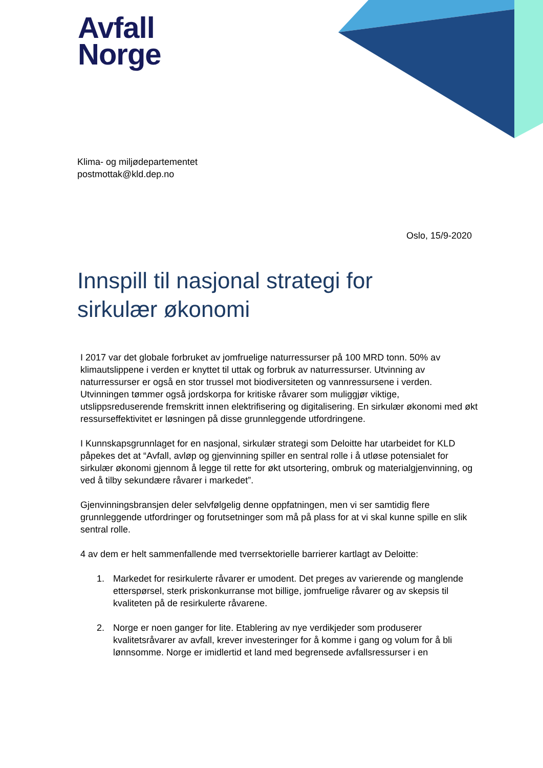Avfall
Norge
Klima- og miljødepartementet
postmottak@kld.dep.no
Oslo, 15/9-2020
Innspill til nasjonal strategi for sirkulær økonomi
I 2017 var det globale forbruket av jomfruelige naturressurser på 100 MRD tonn. 50% av klimautslippene i verden er knyttet til uttak og forbruk av naturressurser. Utvinning av naturressurser er også en stor trussel mot biodiversiteten og vannressursene i verden. Utvinningen tømmer også jordskorpa for kritiske råvarer som muliggjør viktige, utslippsreduserende fremskritt innen elektrifisering og digitalisering. En sirkulær økonomi med økt ressurseffektivitet er løsningen på disse grunnleggende utfordringene.
I Kunnskapsgrunnlaget for en nasjonal, sirkulær strategi som Deloitte har utarbeidet for KLD påpekes det at “Avfall, avløp og gjenvinning spiller en sentral rolle i å utløse potensialet for sirkulær økonomi gjennom å legge til rette for økt utsortering, ombruk og materialgjenvinning, og ved å tilby sekundære råvarer i markedet”.
Gjenvinningsbransjen deler selvfølgelig denne oppfatningen, men vi ser samtidig flere grunnleggende utfordringer og forutsetninger som må på plass for at vi skal kunne spille en slik sentral rolle.
4 av dem er helt sammenfallende med tverrsektorielle barrierer kartlagt av Deloitte:
1. Markedet for resirkulerte råvarer er umodent. Det preges av varierende og manglende etterspørsel, sterk priskonkurranse mot billige, jomfruelige råvarer og av skepsis til kvaliteten på de resirkulerte råvarene.
2. Norge er noen ganger for lite. Etablering av nye verdikjeder som produserer kvalitetsråvarer av avfall, krever investeringer for å komme i gang og volum for å bli lønnsomme. Norge er imidlertid et land med begrensede avfallsressurser i en